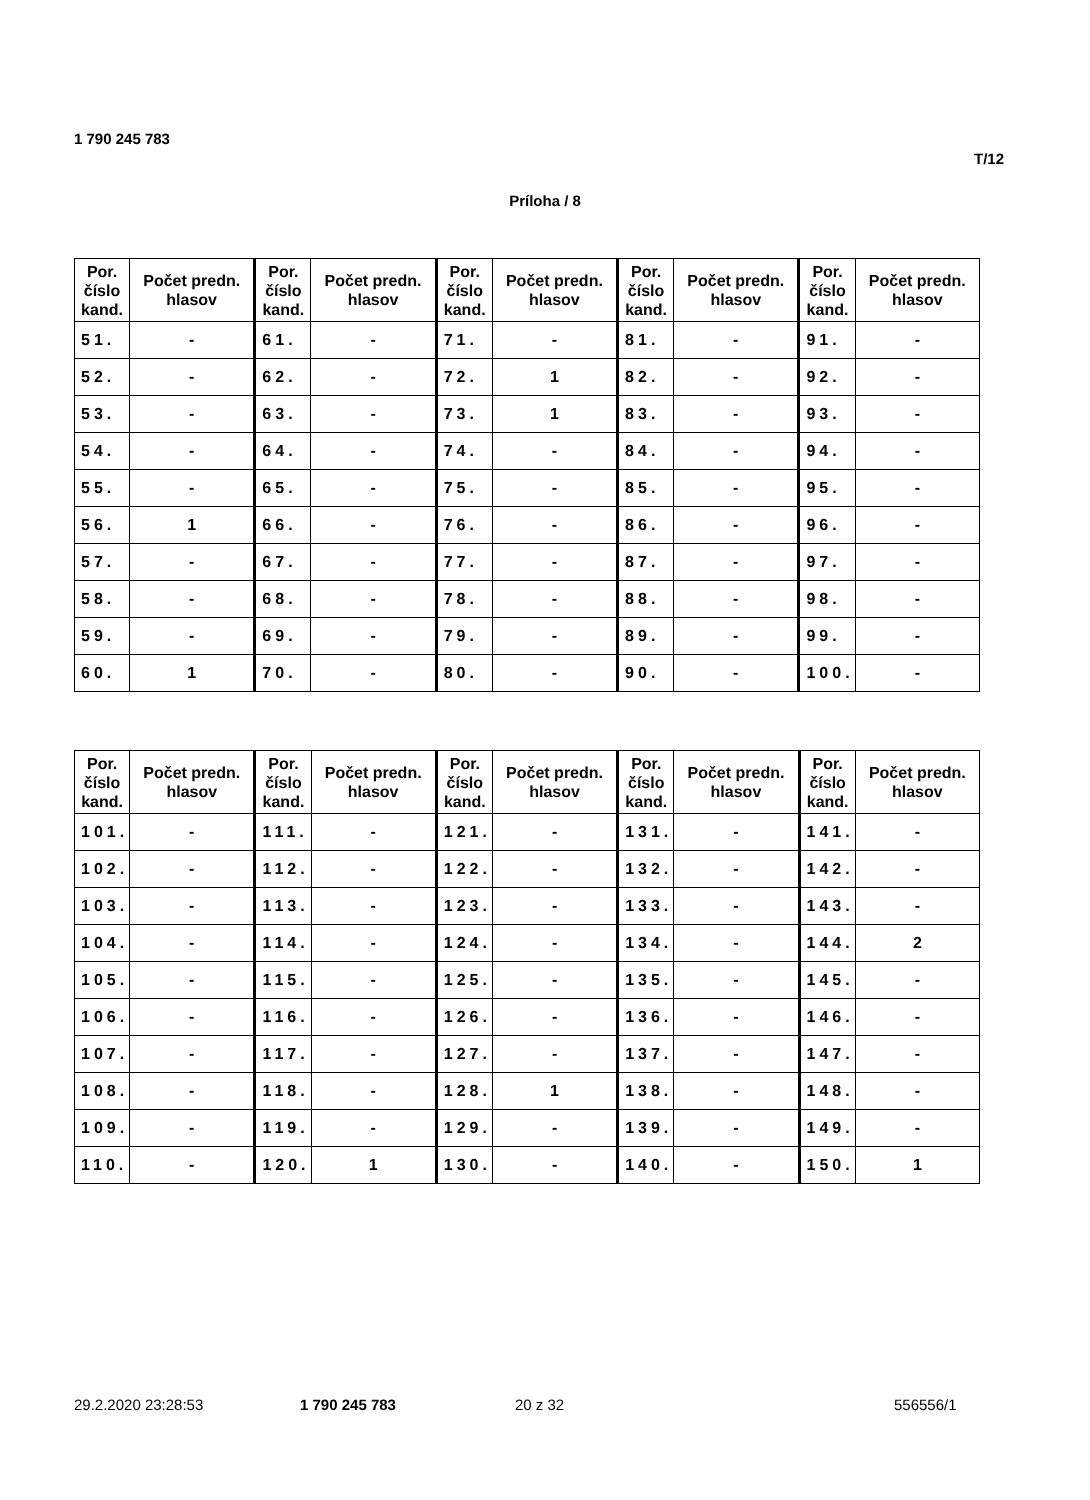1 790 245 783
T/12
Príloha / 8
| Por. číslo kand. | Počet predn. hlasov | Por. číslo kand. | Počet predn. hlasov | Por. číslo kand. | Počet predn. hlasov | Por. číslo kand. | Počet predn. hlasov | Por. číslo kand. | Počet predn. hlasov |
| --- | --- | --- | --- | --- | --- | --- | --- | --- | --- |
| 51. | - | 61. | - | 71. | - | 81. | - | 91. | - |
| 52. | - | 62. | - | 72. | 1 | 82. | - | 92. | - |
| 53. | - | 63. | - | 73. | 1 | 83. | - | 93. | - |
| 54. | - | 64. | - | 74. | - | 84. | - | 94. | - |
| 55. | - | 65. | - | 75. | - | 85. | - | 95. | - |
| 56. | 1 | 66. | - | 76. | - | 86. | - | 96. | - |
| 57. | - | 67. | - | 77. | - | 87. | - | 97. | - |
| 58. | - | 68. | - | 78. | - | 88. | - | 98. | - |
| 59. | - | 69. | - | 79. | - | 89. | - | 99. | - |
| 60. | 1 | 70. | - | 80. | - | 90. | - | 100. | - |
| Por. číslo kand. | Počet predn. hlasov | Por. číslo kand. | Počet predn. hlasov | Por. číslo kand. | Počet predn. hlasov | Por. číslo kand. | Počet predn. hlasov | Por. číslo kand. | Počet predn. hlasov |
| --- | --- | --- | --- | --- | --- | --- | --- | --- | --- |
| 101. | - | 111. | - | 121. | - | 131. | - | 141. | - |
| 102. | - | 112. | - | 122. | - | 132. | - | 142. | - |
| 103. | - | 113. | - | 123. | - | 133. | - | 143. | - |
| 104. | - | 114. | - | 124. | - | 134. | - | 144. | 2 |
| 105. | - | 115. | - | 125. | - | 135. | - | 145. | - |
| 106. | - | 116. | - | 126. | - | 136. | - | 146. | - |
| 107. | - | 117. | - | 127. | - | 137. | - | 147. | - |
| 108. | - | 118. | - | 128. | 1 | 138. | - | 148. | - |
| 109. | - | 119. | - | 129. | - | 139. | - | 149. | - |
| 110. | - | 120. | 1 | 130. | - | 140. | - | 150. | 1 |
29.2.2020 23:28:53 1 790 245 783 20 z 32 556556/1